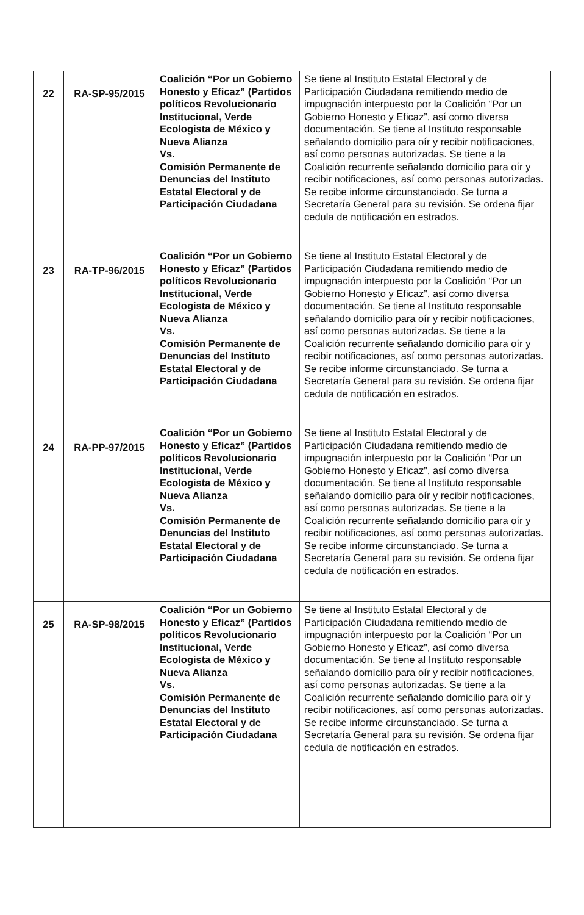| 22 | RA-SP-95/2015 | Coalición “Por un Gobierno Honesto y Eficaz” (Partidos políticos Revolucionario Institucional, Verde Ecologista de México y Nueva Alianza Vs. Comisión Permanente de Denuncias del Instituto Estatal Electoral y de Participación Ciudadana | Se tiene al Instituto Estatal Electoral y de Participación Ciudadana remitiendo medio de impugnación interpuesto por la Coalición “Por un Gobierno Honesto y Eficaz”, así como diversa documentación. Se tiene al Instituto responsable señalando domicilio para oír y recibir notificaciones, así como personas autorizadas. Se tiene a la Coalición recurrente señalando domicilio para oír y recibir notificaciones, así como personas autorizadas. Se recibe informe circunstanciado. Se turna a Secretaría General para su revisión. Se ordena fijar cedula de notificación en estrados. |
| 23 | RA-TP-96/2015 | Coalición “Por un Gobierno Honesto y Eficaz” (Partidos políticos Revolucionario Institucional, Verde Ecologista de México y Nueva Alianza Vs. Comisión Permanente de Denuncias del Instituto Estatal Electoral y de Participación Ciudadana | Se tiene al Instituto Estatal Electoral y de Participación Ciudadana remitiendo medio de impugnación interpuesto por la Coalición “Por un Gobierno Honesto y Eficaz”, así como diversa documentación. Se tiene al Instituto responsable señalando domicilio para oír y recibir notificaciones, así como personas autorizadas. Se tiene a la Coalición recurrente señalando domicilio para oír y recibir notificaciones, así como personas autorizadas. Se recibe informe circunstanciado. Se turna a Secretaría General para su revisión. Se ordena fijar cedula de notificación en estrados. |
| 24 | RA-PP-97/2015 | Coalición “Por un Gobierno Honesto y Eficaz” (Partidos políticos Revolucionario Institucional, Verde Ecologista de México y Nueva Alianza Vs. Comisión Permanente de Denuncias del Instituto Estatal Electoral y de Participación Ciudadana | Se tiene al Instituto Estatal Electoral y de Participación Ciudadana remitiendo medio de impugnación interpuesto por la Coalición “Por un Gobierno Honesto y Eficaz”, así como diversa documentación. Se tiene al Instituto responsable señalando domicilio para oír y recibir notificaciones, así como personas autorizadas. Se tiene a la Coalición recurrente señalando domicilio para oír y recibir notificaciones, así como personas autorizadas. Se recibe informe circunstanciado. Se turna a Secretaría General para su revisión. Se ordena fijar cedula de notificación en estrados. |
| 25 | RA-SP-98/2015 | Coalición “Por un Gobierno Honesto y Eficaz” (Partidos políticos Revolucionario Institucional, Verde Ecologista de México y Nueva Alianza Vs. Comisión Permanente de Denuncias del Instituto Estatal Electoral y de Participación Ciudadana | Se tiene al Instituto Estatal Electoral y de Participación Ciudadana remitiendo medio de impugnación interpuesto por la Coalición “Por un Gobierno Honesto y Eficaz”, así como diversa documentación. Se tiene al Instituto responsable señalando domicilio para oír y recibir notificaciones, así como personas autorizadas. Se tiene a la Coalición recurrente señalando domicilio para oír y recibir notificaciones, así como personas autorizadas. Se recibe informe circunstanciado. Se turna a Secretaría General para su revisión. Se ordena fijar cedula de notificación en estrados. |